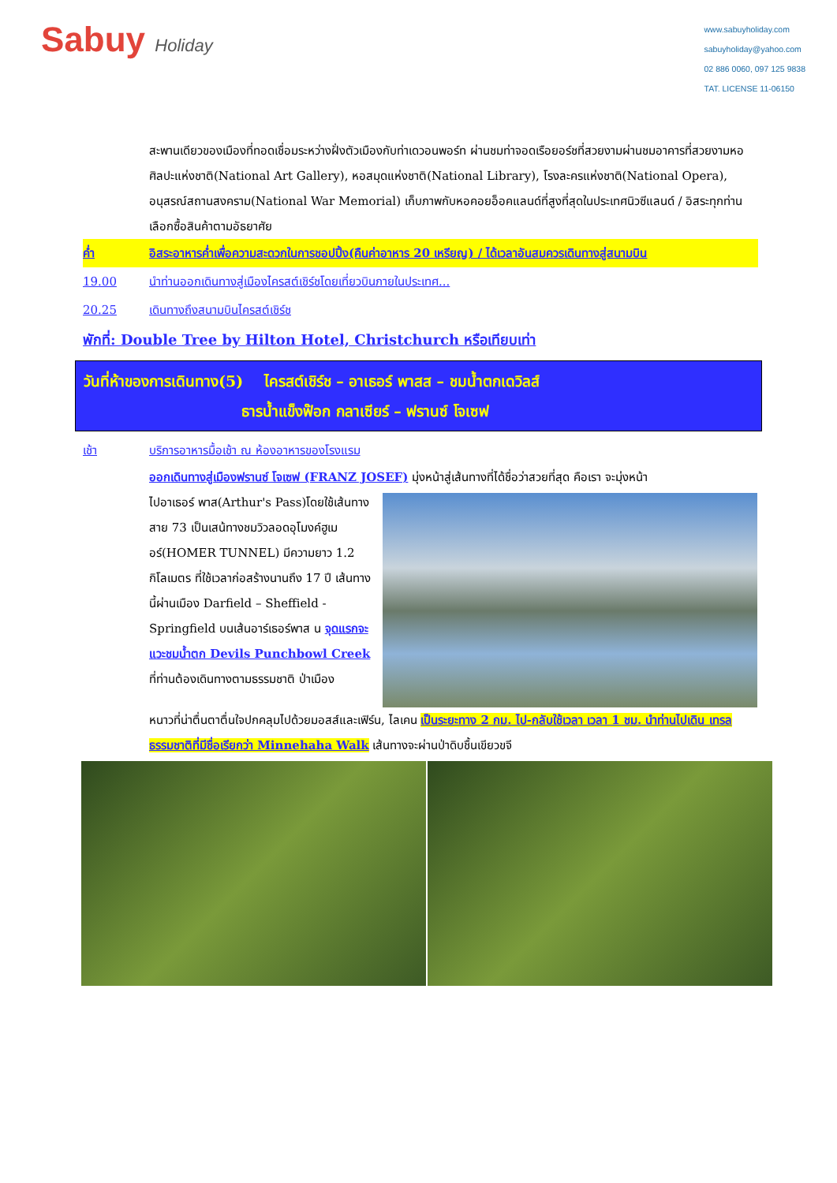Sabuy Holiday
www.sabuyholiday.com
sabuyholiday@yahoo.com
02 886 0060, 097 125 9838
TAT. LICENSE 11-06150
สะพานเดียวของเมืองที่ทอดเชื่อมระหว่างฝั่งตัวเมืองกับท่าเดวอนพอร์ท ผ่านชมท่าจอดเรือยอร์ชที่สวยงามผ่านชมอาคารที่สวยงามหอศิลปะแห่งชาติ(National Art Gallery), หอสมุดแห่งชาติ(National Library), โรงละครแห่งชาติ(National Opera), อนุสรณ์สถานสงคราม(National War Memorial) เก็บภาพกับหอคอยอ็อคแลนด์ที่สูงที่สุดในประเทศนิวซีแลนด์ / อิสระทุกท่านเลือกซื้อสินค้าตามอัธยาศัย
ค่ำ อิสระอาหารค่ำเพื่อความสะดวกในการชอปปิ้ง(คืนค่าอาหาร 20 เหรียญ) / ได้เวลาอันสมควรเดินทางสู่สนามบิน
19.00 นำท่านออกเดินทางสู่เมืองไครสต์เชิร์ชโดยเที่ยวบินภายในประเทศ...
20.25 เดินทางถึงสนามบินไครสต์เชิร์ช
พักที่: Double Tree by Hilton Hotel, Christchurch หรือเทียบเท่า
วันที่ห้าของการเดินทาง(5) ไครสต์เชิร์ช – อาเธอร์ พาสส – ชมน้ำตกเดวิลส์
ธารน้ำแข็งฟ๊อก กลาเซียร์ – ฟรานซ์ โจเซฟ
เช้า บริการอาหารมื้อเช้า ณ ห้องอาหารของโรงแรม
ออกเดินทางสู่เมืองฟรานซ์ โจเซฟ (FRANZ JOSEF) มุ่งหน้าสู่เส้นทางที่ได้ชื่อว่าสวยที่สุด คือเรา จะมุ่งหน้า
ไปอาเธอร์ พาส(Arthur's Pass)โดยใช้เส้นทางสาย 73 เป็นเสน้ทางชมวิวลอดอุโมงค์ฮูเมอร์(HOMER TUNNEL) มีความยาว 1.2 กิโลเมตร ที่ใช้เวลาก่อสร้างนานถึง 17 ปี เส้นทางนี้ผ่านเมือง Darfield – Sheffield -Springfield บนเส้นอาร์เธอร์พาส น จุดแรกจะแวะชมน้ำตก Devils Punchbowl Creek ที่ท่านต้องเดินทางตามธรรมชาติ ป่าเมือง
หนาวที่น่าตื่นตาตื่นใจปกคลุมไปด้วยมอสส์และเฟิร์น, ไลเคน เป็นระยะทาง 2 กม. ไป-กลับใช้เวลา เวลา 1 ชม. นำท่านไปเดิน เทรลธรรมชาติที่มีชื่อเรียกว่า Minnehaha Walk เส้นทางจะผ่านป่าดิบชื้นเขียวขจี